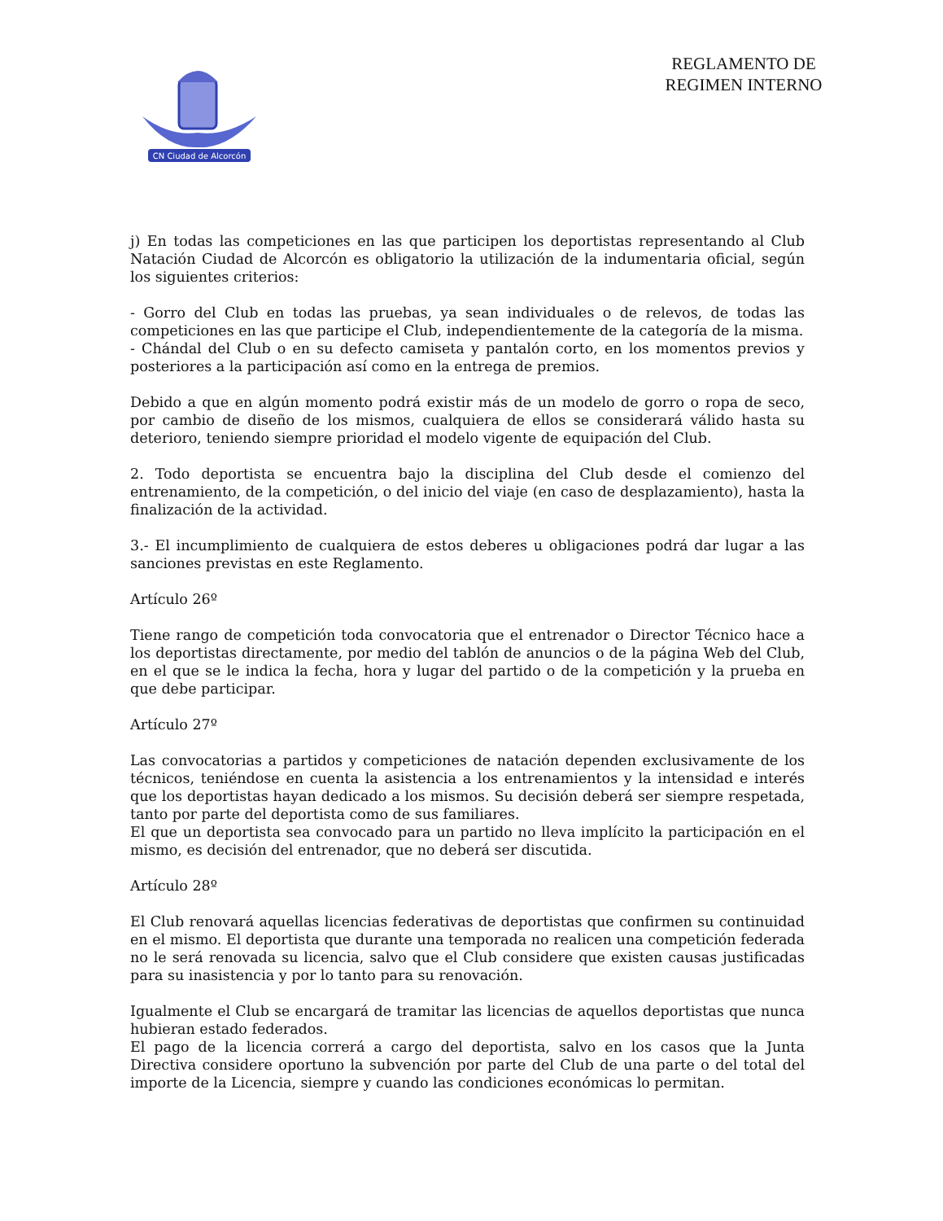CN Ciudad de Alcorcón
REGLAMENTO DE REGIMEN INTERNO
j) En todas las competiciones en las que participen los deportistas representando al Club Natación Ciudad de Alcorcón es obligatorio la utilización de la indumentaria oficial, según los siguientes criterios:
- Gorro del Club en todas las pruebas, ya sean individuales o de relevos, de todas las competiciones en las que participe el Club, independientemente de la categoría de la misma.
- Chándal del Club o en su defecto camiseta y pantalón corto, en los momentos previos y posteriores a la participación así como en la entrega de premios.
Debido a que en algún momento podrá existir más de un modelo de gorro o ropa de seco, por cambio de diseño de los mismos, cualquiera de ellos se considerará válido hasta su deterioro, teniendo siempre prioridad el modelo vigente de equipación del Club.
2. Todo deportista se encuentra bajo la disciplina del Club desde el comienzo del entrenamiento, de la competición, o del inicio del viaje (en caso de desplazamiento), hasta la finalización de la actividad.
3.- El incumplimiento de cualquiera de estos deberes u obligaciones podrá dar lugar a las sanciones previstas en este Reglamento.
Artículo 26º
Tiene rango de competición toda convocatoria que el entrenador o Director Técnico hace a los deportistas directamente, por medio del tablón de anuncios o de la página Web del Club, en el que se le indica la fecha, hora y lugar del partido o de la competición y la prueba en que debe participar.
Artículo 27º
Las convocatorias a partidos y competiciones de natación dependen exclusivamente de los técnicos, teniéndose en cuenta la asistencia a los entrenamientos y la intensidad e interés que los deportistas hayan dedicado a los mismos. Su decisión deberá ser siempre respetada, tanto por parte del deportista como de sus familiares.
El que un deportista sea convocado para un partido no lleva implícito la participación en el mismo, es decisión del entrenador, que no deberá ser discutida.
Artículo 28º
El Club renovará aquellas licencias federativas de deportistas que confirmen su continuidad en el mismo. El deportista que durante una temporada no realicen una competición federada no le será renovada su licencia, salvo que el Club considere que existen causas justificadas para su inasistencia y por lo tanto para su renovación.
Igualmente el Club se encargará de tramitar las licencias de aquellos deportistas que nunca hubieran estado federados.
El pago de la licencia correrá a cargo del deportista, salvo en los casos que la Junta Directiva considere oportuno la subvención por parte del Club de una parte o del total del importe de la Licencia, siempre y cuando las condiciones económicas lo permitan.